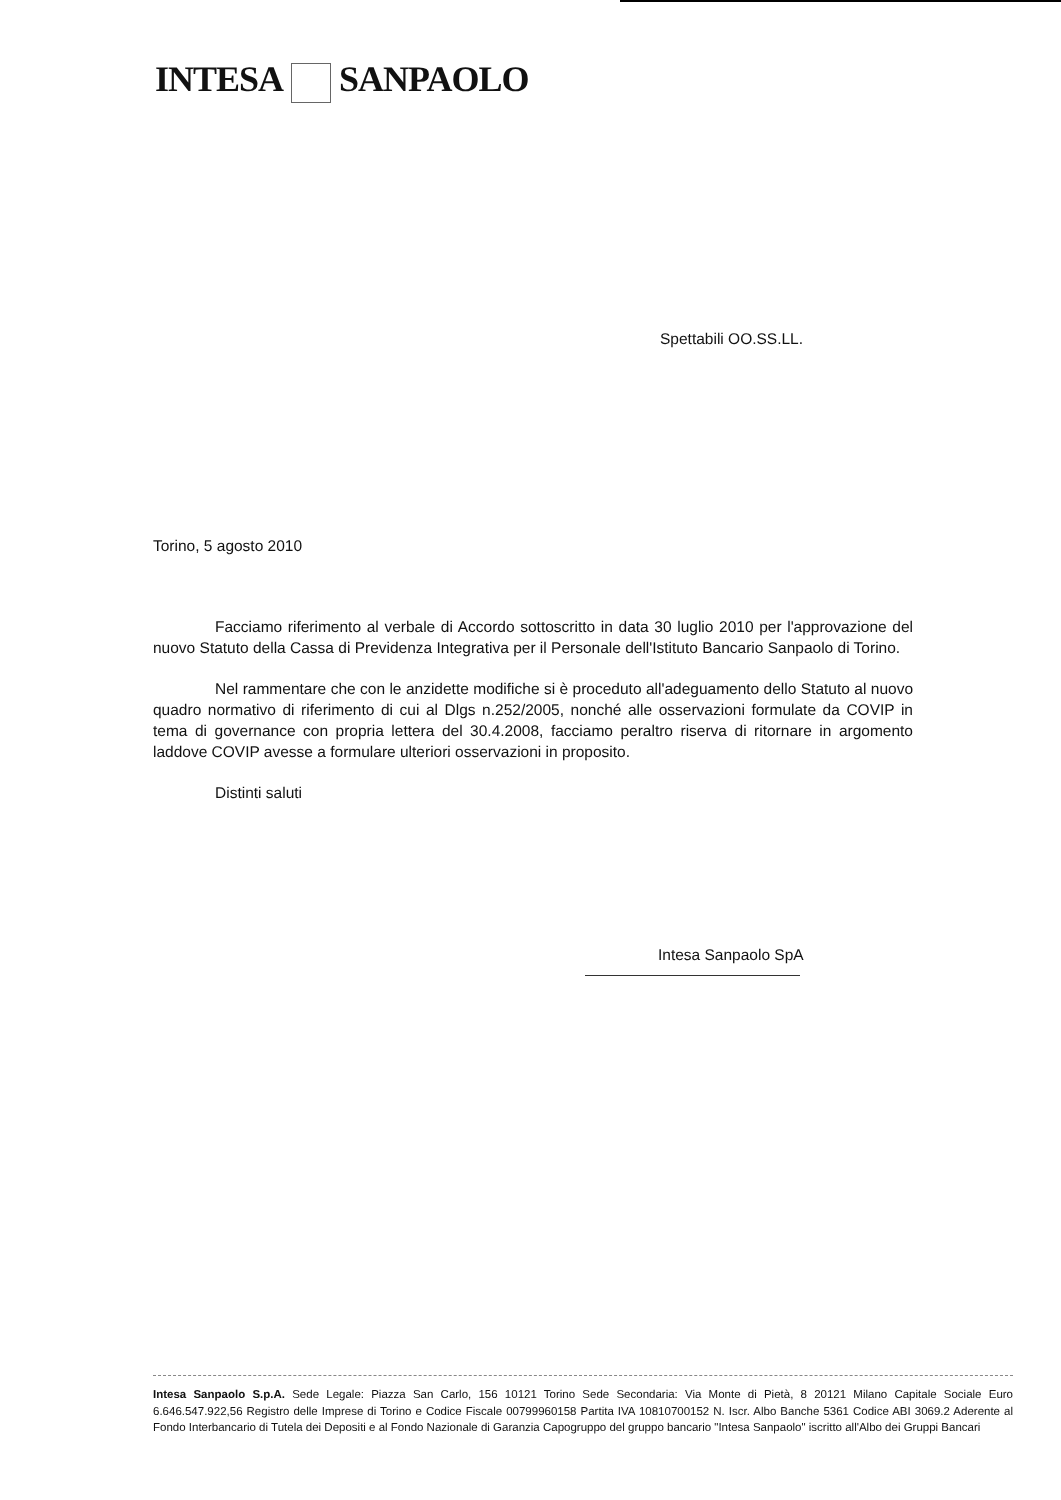INTESA SANPAOLO
Spettabili OO.SS.LL.
Torino, 5 agosto 2010
Facciamo riferimento al verbale di Accordo sottoscritto in data 30 luglio 2010 per l'approvazione del nuovo Statuto della Cassa di Previdenza Integrativa per il Personale dell'Istituto Bancario Sanpaolo di Torino.
Nel rammentare che con le anzidette modifiche si è proceduto all'adeguamento dello Statuto al nuovo quadro normativo di riferimento di cui al Dlgs n.252/2005, nonché alle osservazioni formulate da COVIP in tema di governance con propria lettera del 30.4.2008, facciamo peraltro riserva di ritornare in argomento laddove COVIP avesse a formulare ulteriori osservazioni in proposito.
Distinti saluti
Intesa Sanpaolo SpA
Intesa Sanpaolo S.p.A. Sede Legale: Piazza San Carlo, 156 10121 Torino Sede Secondaria: Via Monte di Pietà, 8 20121 Milano Capitale Sociale Euro 6.646.547.922,56 Registro delle Imprese di Torino e Codice Fiscale 00799960158 Partita IVA 10810700152 N. Iscr. Albo Banche 5361 Codice ABI 3069.2 Aderente al Fondo Interbancario di Tutela dei Depositi e al Fondo Nazionale di Garanzia Capogruppo del gruppo bancario "Intesa Sanpaolo" iscritto all'Albo dei Gruppi Bancari